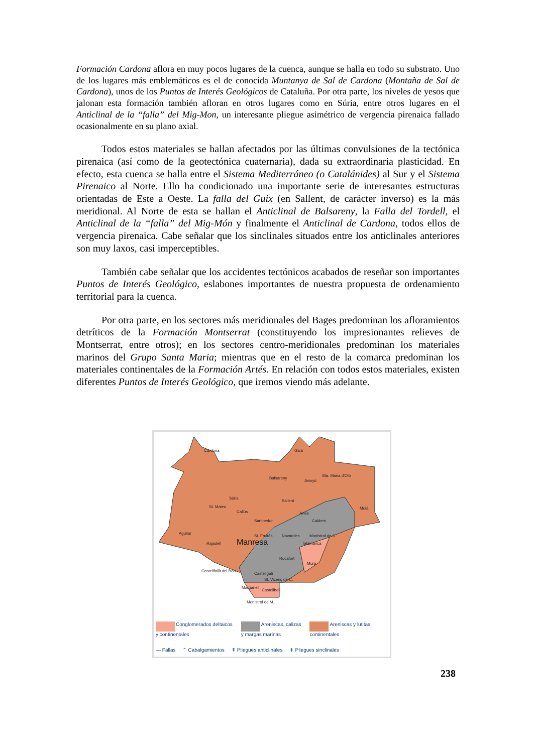Formación Cardona aflora en muy pocos lugares de la cuenca, aunque se halla en todo su substrato. Uno de los lugares más emblemáticos es el de conocida Muntanya de Sal de Cardona (Montaña de Sal de Cardona), unos de los Puntos de Interés Geológicos de Cataluña. Por otra parte, los niveles de yesos que jalonan esta formación también afloran en otros lugares como en Súria, entre otros lugares en el Anticlinal de la “falla” del Mig-Mon, un interesante pliegue asimétrico de vergencia pirenaica fallado ocasionalmente en su plano axial.
Todos estos materiales se hallan afectados por las últimas convulsiones de la tectónica pirenaica (así como de la geotectónica cuaternaria), dada su extraordinaria plasticidad. En efecto, esta cuenca se halla entre el Sistema Mediterráneo (o Catalánides) al Sur y el Sistema Pirenaico al Norte. Ello ha condicionado una importante serie de interesantes estructuras orientadas de Este a Oeste. La falla del Guix (en Sallent, de carácter inverso) es la más meridional. Al Norte de esta se hallan el Anticlinal de Balsareny, la Falla del Tordell, el Anticlinal de la “falla” del Mig-Món y finalmente el Anticlinal de Cardona, todos ellos de vergencia pirenaica. Cabe señalar que los sinclinales situados entre los anticlinales anteriores son muy laxos, casi imperceptibles.
También cabe señalar que los accidentes tectónicos acabados de reseñar son importantes Puntos de Interés Geológico, eslabones importantes de nuestra propuesta de ordenamiento territorial para la cuenca.
Por otra parte, en los sectores más meridionales del Bages predominan los afloramientos detríticos de la Formación Montserrat (constituyendo los impresionantes relieves de Montserrat, entre otros); en los sectores centro-meridionales predominan los materiales marinos del Grupo Santa Maria; mientras que en el resto de la comarca predominan los materiales continentales de la Formación Artés. En relación con todos estos materiales, existen diferentes Puntos de Interés Geológico, que iremos viendo más adelante.
Cardona
Gaià
Balsareny
Avinyó
Sta. Maria d'Oló
Súria
St. Mateu
Sallent
Callús
Moià
Artés
Santpedor
Calders
Aguilar
St. Fruitós
Navarcles
Monistrol de C.
Rajadell
Manresa
Talamanca
Rocafort
Mura
Castellfollit del Boix
Castellgalí
St. Vicenç de C.
Marganell
Castellbell
Monistrol de M.
Conglomerados deltaicos
y continentales Areniscas, calizas
y margas marinas Areniscas y lutitas
continentales
— Fallas ⌃ Cabalgamientos ⇞ Pliegues anticlinales ⇟ Pliegues sinclinales
238